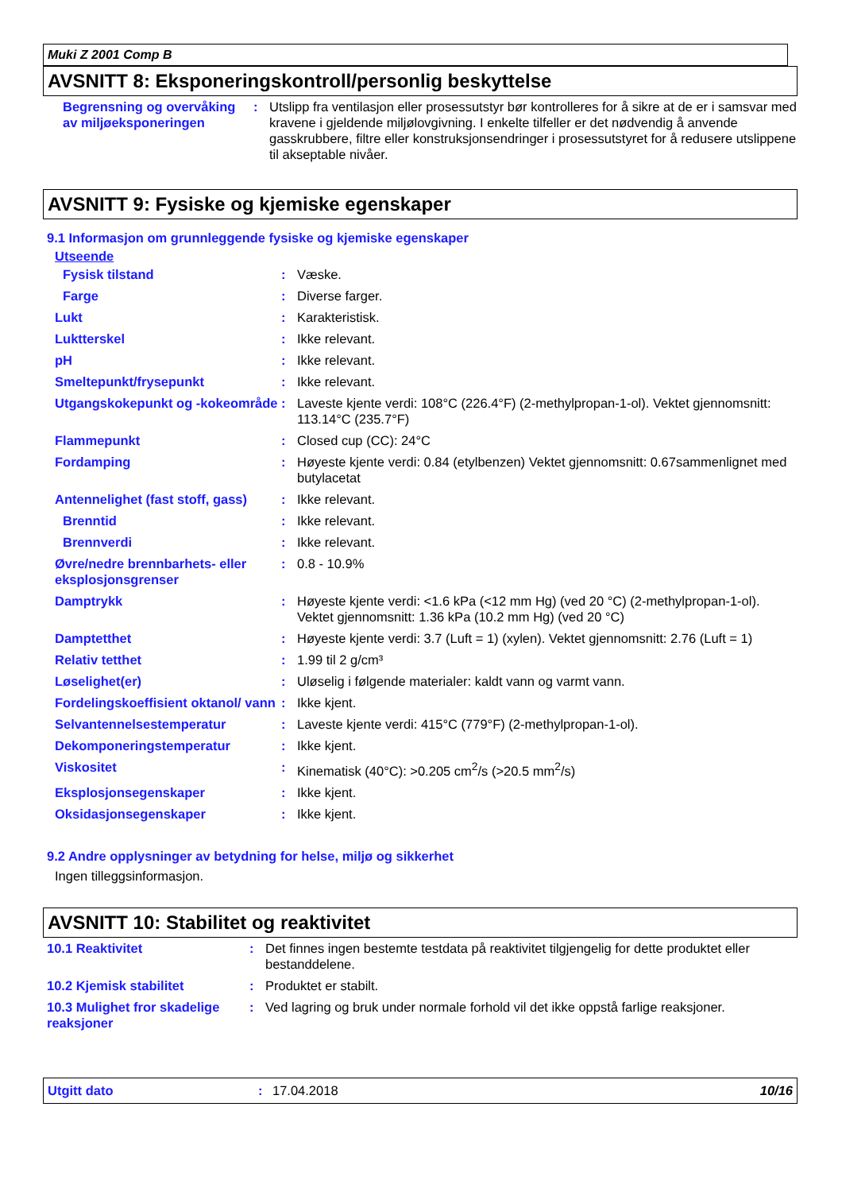Muki Z 2001 Comp B
AVSNITT 8: Eksponeringskontroll/personlig beskyttelse
| Begrensning og overvåking av miljøeksponeringen | : | Utslipp fra ventilasjon eller prosessutstyr bør kontrolleres for å sikre at de er i samsvar med kravene i gjeldende miljølovgivning. I enkelte tilfeller er det nødvendig å anvende gasskrubbere, filtre eller konstruksjonsendringer i prosessutstyret for å redusere utslippene til akseptable nivåer. |
AVSNITT 9: Fysiske og kjemiske egenskaper
9.1 Informasjon om grunnleggende fysiske og kjemiske egenskaper
Utseende
| Fysisk tilstand | : | Væske. |
| Farge | : | Diverse farger. |
| Lukt | : | Karakteristisk. |
| Luktterskel | : | Ikke relevant. |
| pH | : | Ikke relevant. |
| Smeltepunkt/frysepunkt | : | Ikke relevant. |
| Utgangskokepunkt og -kokeområde | : | Laveste kjente verdi: 108°C (226.4°F) (2-methylpropan-1-ol). Vektet gjennomsnitt: 113.14°C (235.7°F) |
| Flammepunkt | : | Closed cup (CC): 24°C |
| Fordamping | : | Høyeste kjente verdi: 0.84 (etylbenzen) Vektet gjennomsnitt: 0.67sammenlignet med butylacetat |
| Antennelighet (fast stoff, gass) | : | Ikke relevant. |
| Brenntid | : | Ikke relevant. |
| Brennverdi | : | Ikke relevant. |
| Øvre/nedre brennbarhets- eller eksplosjonsgrenser | : | 0.8 - 10.9% |
| Damptrykk | : | Høyeste kjente verdi: <1.6 kPa (<12 mm Hg) (ved 20 °C) (2-methylpropan-1-ol). Vektet gjennomsnitt: 1.36 kPa (10.2 mm Hg) (ved 20 °C) |
| Damptetthet | : | Høyeste kjente verdi: 3.7 (Luft = 1) (xylen). Vektet gjennomsnitt: 2.76 (Luft = 1) |
| Relativ tetthet | : | 1.99 til 2 g/cm³ |
| Løselighet(er) | : | Uløselig i følgende materialer: kaldt vann og varmt vann. |
| Fordelingskoeffisient oktanol/ vann | : | Ikke kjent. |
| Selvantennelsestemperatur | : | Laveste kjente verdi: 415°C (779°F) (2-methylpropan-1-ol). |
| Dekomponeringstemperatur | : | Ikke kjent. |
| Viskositet | : | Kinematisk (40°C): >0.205 cm<sup>2</sup>/s (>20.5 mm<sup>2</sup>/s) |
| Eksplosjonsegenskaper | : | Ikke kjent. |
| Oksidasjonsegenskaper | : | Ikke kjent. |
9.2 Andre opplysninger av betydning for helse, miljø og sikkerhet
Ingen tilleggsinformasjon.
AVSNITT 10: Stabilitet og reaktivitet
| 10.1 Reaktivitet | : | Det finnes ingen bestemte testdata på reaktivitet tilgjengelig for dette produktet eller bestanddelene. |
| 10.2 Kjemisk stabilitet | : | Produktet er stabilt. |
| 10.3 Mulighet fror skadelige reaksjoner | : | Ved lagring og bruk under normale forhold vil det ikke oppstå farlige reaksjoner. |
Utgitt dato: 17.04.2018 10/16